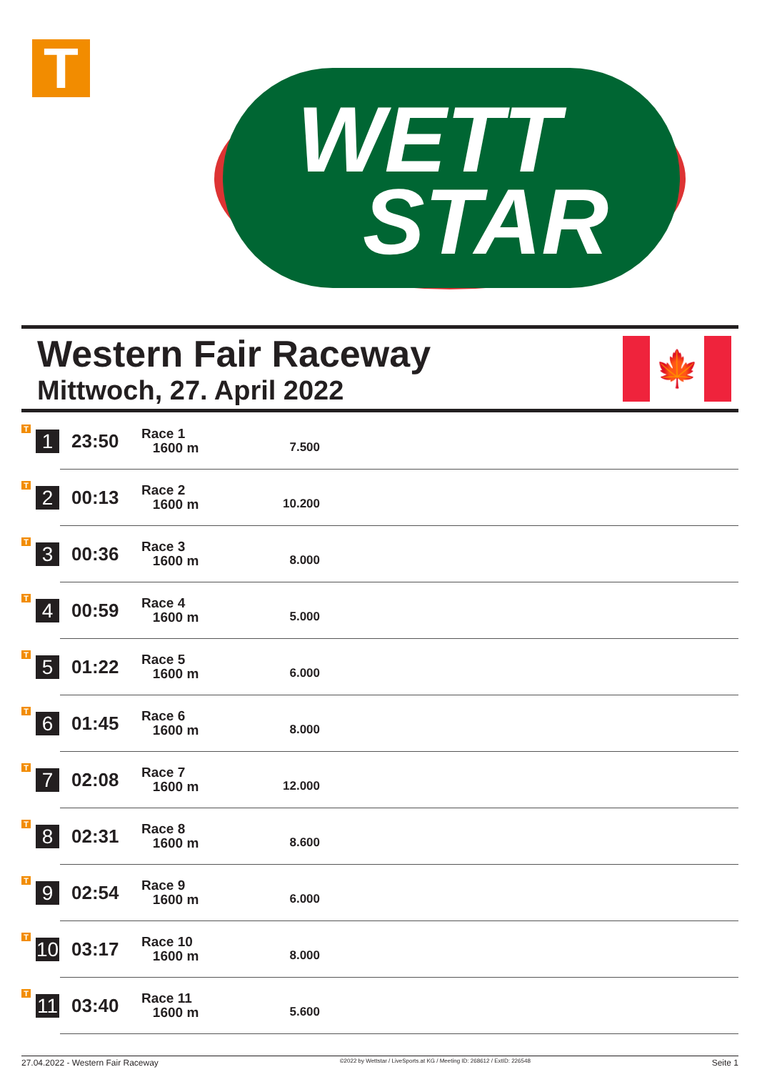T
WETT
STAR
Western Fair Raceway
Mittwoch, 27. April 2022
🍁
| T | 1 | 23:50 | Race 1 1600 m | 7.500 | |
| T | 2 | 00:13 | Race 2 1600 m | 10.200 | |
| T | 3 | 00:36 | Race 3 1600 m | 8.000 | |
| T | 4 | 00:59 | Race 4 1600 m | 5.000 | |
| T | 5 | 01:22 | Race 5 1600 m | 6.000 | |
| T | 6 | 01:45 | Race 6 1600 m | 8.000 | |
| T | 7 | 02:08 | Race 7 1600 m | 12.000 | |
| T | 8 | 02:31 | Race 8 1600 m | 8.600 | |
| T | 9 | 02:54 | Race 9 1600 m | 6.000 | |
| T | 10 | 03:17 | Race 10 1600 m | 8.000 | |
| T | 11 | 03:40 | Race 11 1600 m | 5.600 | |
27.04.2022 - Western Fair Raceway ©2022 by Wettstar / LiveSports.at KG / Meeting ID: 268612 / ExtID: 226548 Seite 1